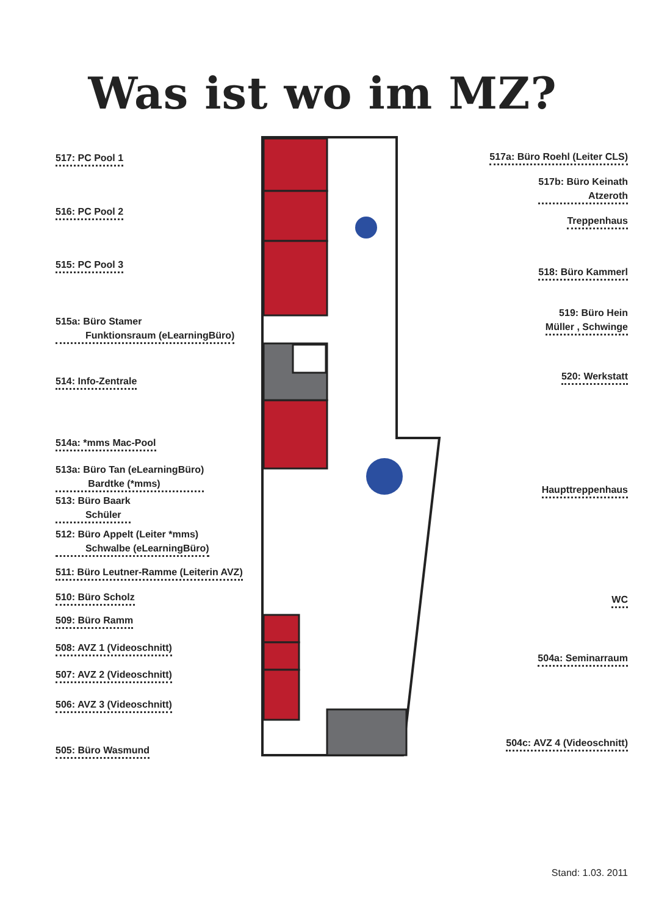Was ist wo im MZ?
517: PC Pool 1
516: PC Pool 2
515: PC Pool 3
515a: Büro Stamer
Funktionsraum (eLearningBüro)
514: Info-Zentrale
514a: *mms Mac-Pool
513a: Büro Tan (eLearningBüro)
Bardtke (*mms)
513: Büro Baark
Schüler
512: Büro Appelt (Leiter *mms)
Schwalbe (eLearningBüro)
511: Büro Leutner-Ramme (Leiterin AVZ)
510: Büro Scholz
509: Büro Ramm
508: AVZ 1 (Videoschnitt)
507: AVZ 2 (Videoschnitt)
506: AVZ 3 (Videoschnitt)
505: Büro Wasmund
517a: Büro Roehl (Leiter CLS)
517b: Büro Keinath
Atzeroth
Treppenhaus
518: Büro Kammerl
519: Büro Hein
Müller , Schwinge
520: Werkstatt
Haupttreppenhaus
WC
504a: Seminarraum
504c: AVZ 4 (Videoschnitt)
Stand: 1.03. 2011